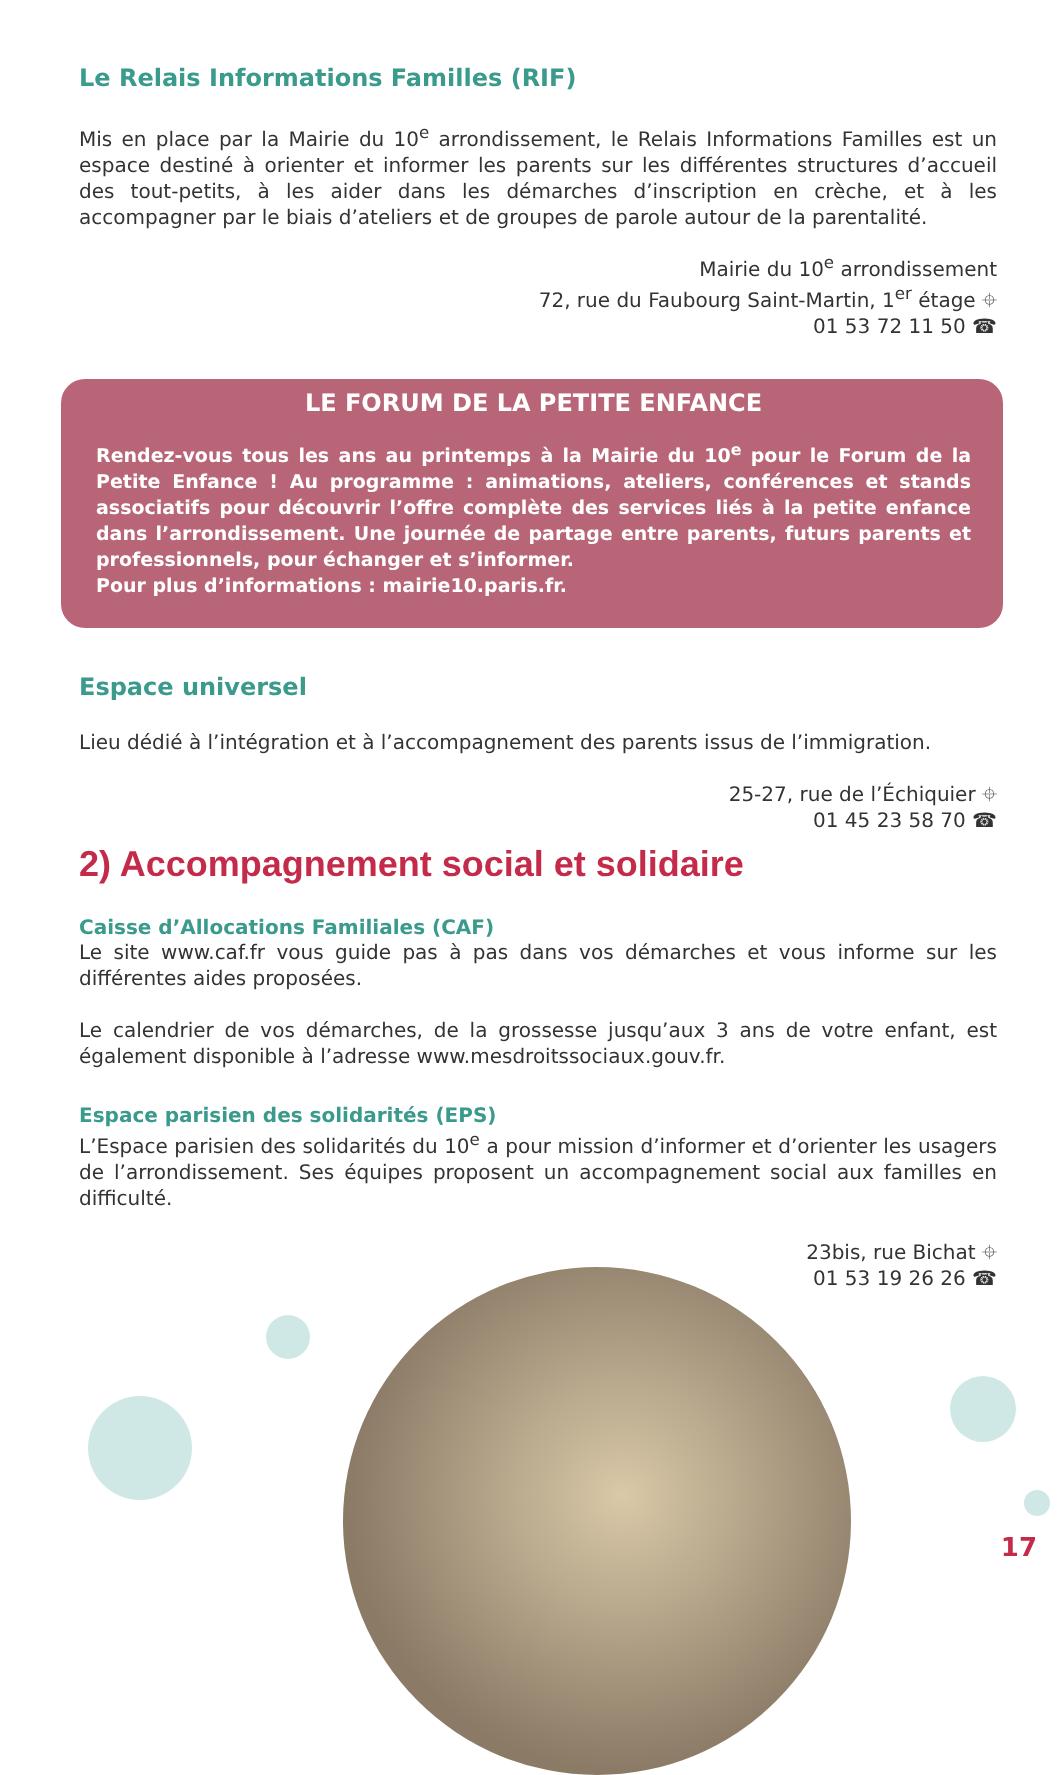Le Relais Informations Familles (RIF)
Mis en place par la Mairie du 10<sup>e</sup> arrondissement, le Relais Informations Familles est un espace destiné à orienter et informer les parents sur les différentes structures d’accueil des tout-petits, à les aider dans les démarches d’inscription en crèche, et à les accompagner par le biais d’ateliers et de groupes de parole autour de la parentalité.
Mairie du 10<sup>e</sup> arrondissement
72, rue du Faubourg Saint-Martin, 1<sup>er</sup> étage ⌖
01 53 72 11 50 ☎
LE FORUM DE LA PETITE ENFANCE
Rendez-vous tous les ans au printemps à la Mairie du 10<sup>e</sup> pour le Forum de la Petite Enfance ! Au programme : animations, ateliers, conférences et stands associatifs pour découvrir l’offre complète des services liés à la petite enfance dans l’arrondissement. Une journée de partage entre parents, futurs parents et professionnels, pour échanger et s’informer.
Pour plus d’informations : mairie10.paris.fr.
Espace universel
Lieu dédié à l’intégration et à l’accompagnement des parents issus de l’immigration.
25-27, rue de l’Échiquier ⌖
01 45 23 58 70 ☎
2) Accompagnement social et solidaire
Caisse d’Allocations Familiales (CAF)
Le site www.caf.fr vous guide pas à pas dans vos démarches et vous informe sur les différentes aides proposées.
Le calendrier de vos démarches, de la grossesse jusqu’aux 3 ans de votre enfant, est également disponible à l’adresse www.mesdroitssociaux.gouv.fr.
Espace parisien des solidarités (EPS)
L’Espace parisien des solidarités du 10<sup>e</sup> a pour mission d’informer et d’orienter les usagers de l’arrondissement. Ses équipes proposent un accompagnement social aux familles en difficulté.
23bis, rue Bichat ⌖
01 53 19 26 26 ☎
17